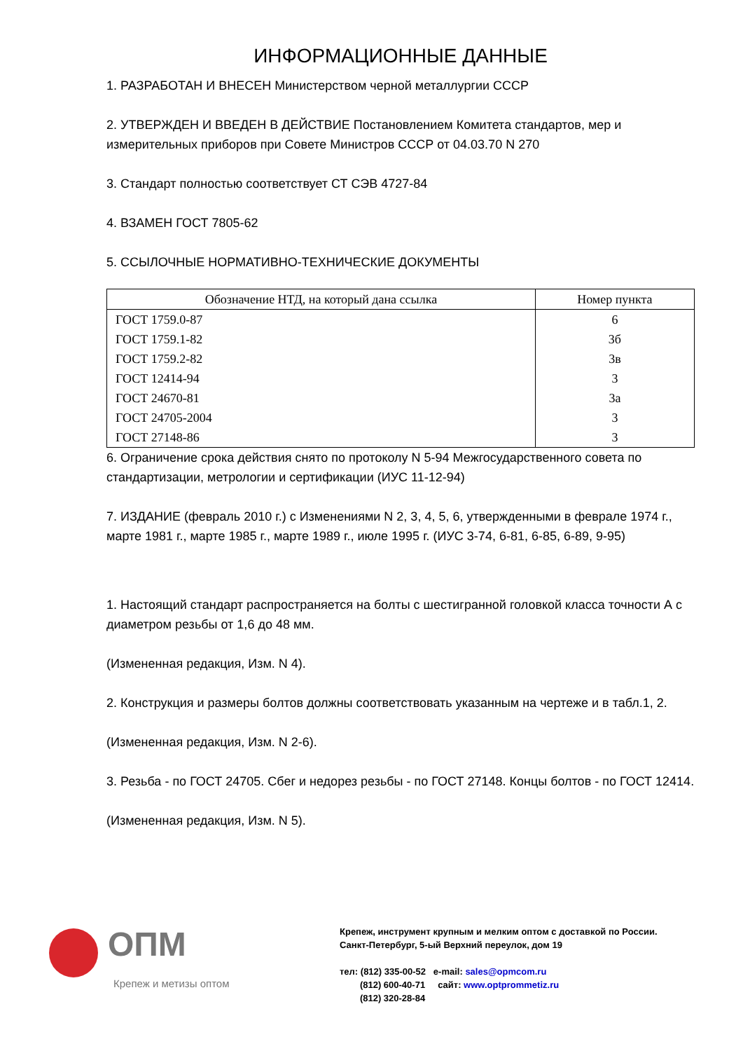ИНФОРМАЦИОННЫЕ ДАННЫЕ
1. РАЗРАБОТАН И ВНЕСЕН Министерством черной металлургии СССР
2. УТВЕРЖДЕН И ВВЕДЕН В ДЕЙСТВИЕ Постановлением Комитета стандартов, мер и измерительных приборов при Совете Министров СССР от 04.03.70 N 270
3. Стандарт полностью соответствует СТ СЭВ 4727-84
4. ВЗАМЕН ГОСТ 7805-62
5. ССЫЛОЧНЫЕ НОРМАТИВНО-ТЕХНИЧЕСКИЕ ДОКУМЕНТЫ
| Обозначение НТД, на который дана ссылка | Номер пункта |
| --- | --- |
| ГОСТ 1759.0-87 | 6 |
| ГОСТ 1759.1-82 | 3б |
| ГОСТ 1759.2-82 | 3в |
| ГОСТ 12414-94 | 3 |
| ГОСТ 24670-81 | 3а |
| ГОСТ 24705-2004 | 3 |
| ГОСТ 27148-86 | 3 |
6. Ограничение срока действия снято по протоколу N 5-94 Межгосударственного совета по стандартизации, метрологии и сертификации (ИУС 11-12-94)
7. ИЗДАНИЕ (февраль 2010 г.) с Изменениями N 2, 3, 4, 5, 6, утвержденными в феврале 1974 г., марте 1981 г., марте 1985 г., марте 1989 г., июле 1995 г. (ИУС 3-74, 6-81, 6-85, 6-89, 9-95)
1. Настоящий стандарт распространяется на болты с шестигранной головкой класса точности А с диаметром резьбы от 1,6 до 48 мм.
(Измененная редакция, Изм. N 4).
2. Конструкция и размеры болтов должны соответствовать указанным на чертеже и в табл.1, 2.
(Измененная редакция, Изм. N 2-6).
3. Резьба - по ГОСТ 24705. Сбег и недорез резьбы - по ГОСТ 27148. Концы болтов - по ГОСТ 12414.
(Измененная редакция, Изм. N 5).
ОПМ
Крепеж и метизы оптом
Крепеж, инструмент крупным и мелким оптом с доставкой по России.
Санкт-Петербург, 5-ый Верхний переулок, дом 19
тел: (812) 335-00-52 e-mail: sales@opmcom.ru
(812) 600-40-71 сайт: www.optprommetiz.ru
(812) 320-28-84